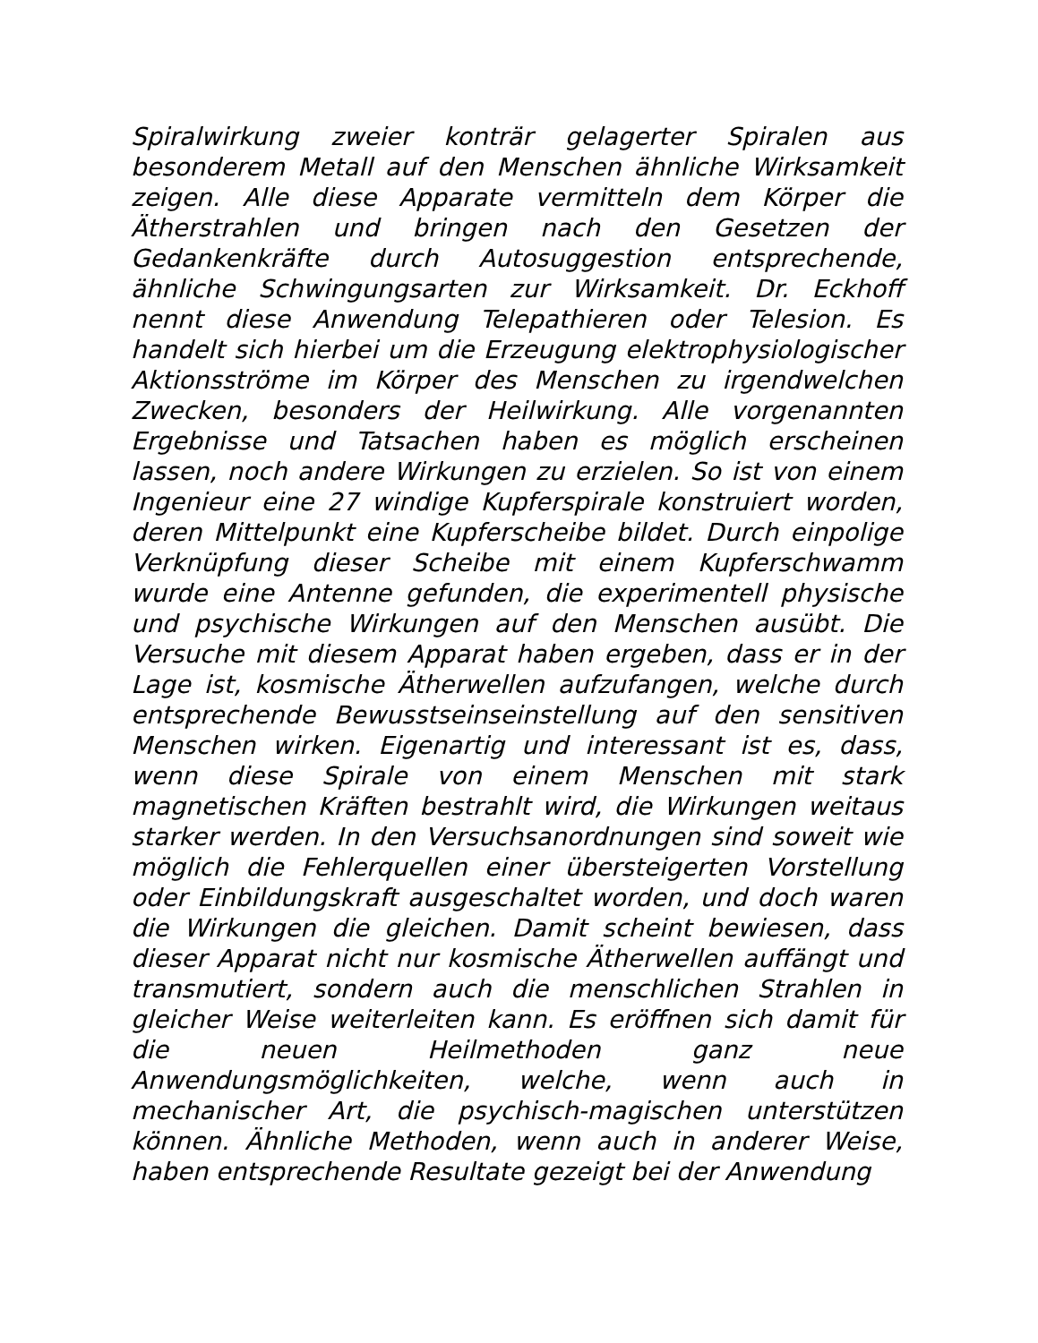Spiralwirkung zweier konträr gelagerter Spiralen aus besonderem Metall auf den Menschen ähnliche Wirksamkeit zeigen. Alle diese Apparate vermitteln dem Körper die Ätherstrahlen und bringen nach den Gesetzen der Gedankenkräfte durch Autosuggestion entsprechende, ähnliche Schwingungsarten zur Wirksamkeit. Dr. Eckhoff nennt diese Anwendung Telepathieren oder Telesion. Es handelt sich hierbei um die Erzeugung elektrophysiologischer Aktionsströme im Körper des Menschen zu irgendwelchen Zwecken, besonders der Heilwirkung. Alle vorgenannten Ergebnisse und Tatsachen haben es möglich erscheinen lassen, noch andere Wirkungen zu erzielen. So ist von einem Ingenieur eine 27 windige Kupferspirale konstruiert worden, deren Mittelpunkt eine Kupferscheibe bildet. Durch einpolige Verknüpfung dieser Scheibe mit einem Kupferschwamm wurde eine Antenne gefunden, die experimentell physische und psychische Wirkungen auf den Menschen ausübt. Die Versuche mit diesem Apparat haben ergeben, dass er in der Lage ist, kosmische Ätherwellen aufzufangen, welche durch entsprechende Bewusstseinseinstellung auf den sensitiven Menschen wirken. Eigenartig und interessant ist es, dass, wenn diese Spirale von einem Menschen mit stark magnetischen Kräften bestrahlt wird, die Wirkungen weitaus starker werden. In den Versuchsanordnungen sind soweit wie möglich die Fehlerquellen einer übersteigerten Vorstellung oder Einbildungskraft ausgeschaltet worden, und doch waren die Wirkungen die gleichen. Damit scheint bewiesen, dass dieser Apparat nicht nur kosmische Ätherwellen auffängt und transmutiert, sondern auch die menschlichen Strahlen in gleicher Weise weiterleiten kann. Es eröffnen sich damit für die neuen Heilmethoden ganz neue Anwendungsmöglichkeiten, welche, wenn auch in mechanischer Art, die psychisch-magischen unterstützen können. Ähnliche Methoden, wenn auch in anderer Weise, haben entsprechende Resultate gezeigt bei der Anwendung